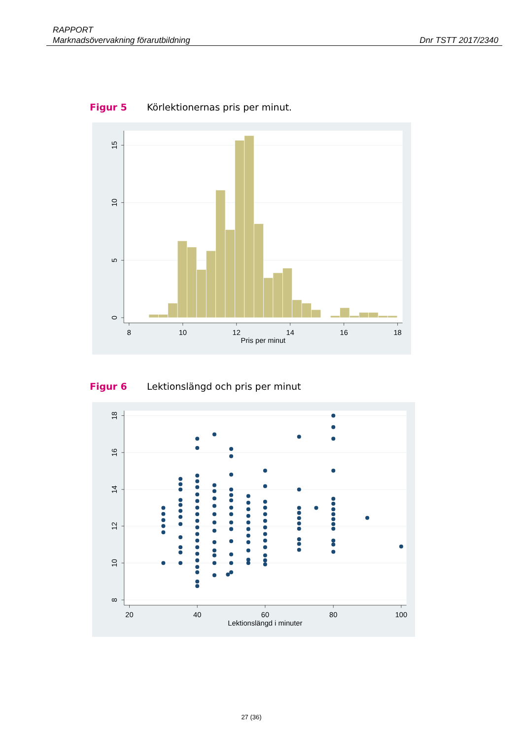RAPPORT
Marknadsövervakning förarutbildning Dnr TSTT 2017/2340
Figur 5 Körlektionernas pris per minut.
8
10
12
14
16
18
Pris per minut
15
10
5
0
Figur 6 Lektionslängd och pris per minut
20
40
60
80
100
Lektionslängd i minuter
18
16
14
12
10
8
27 (36)